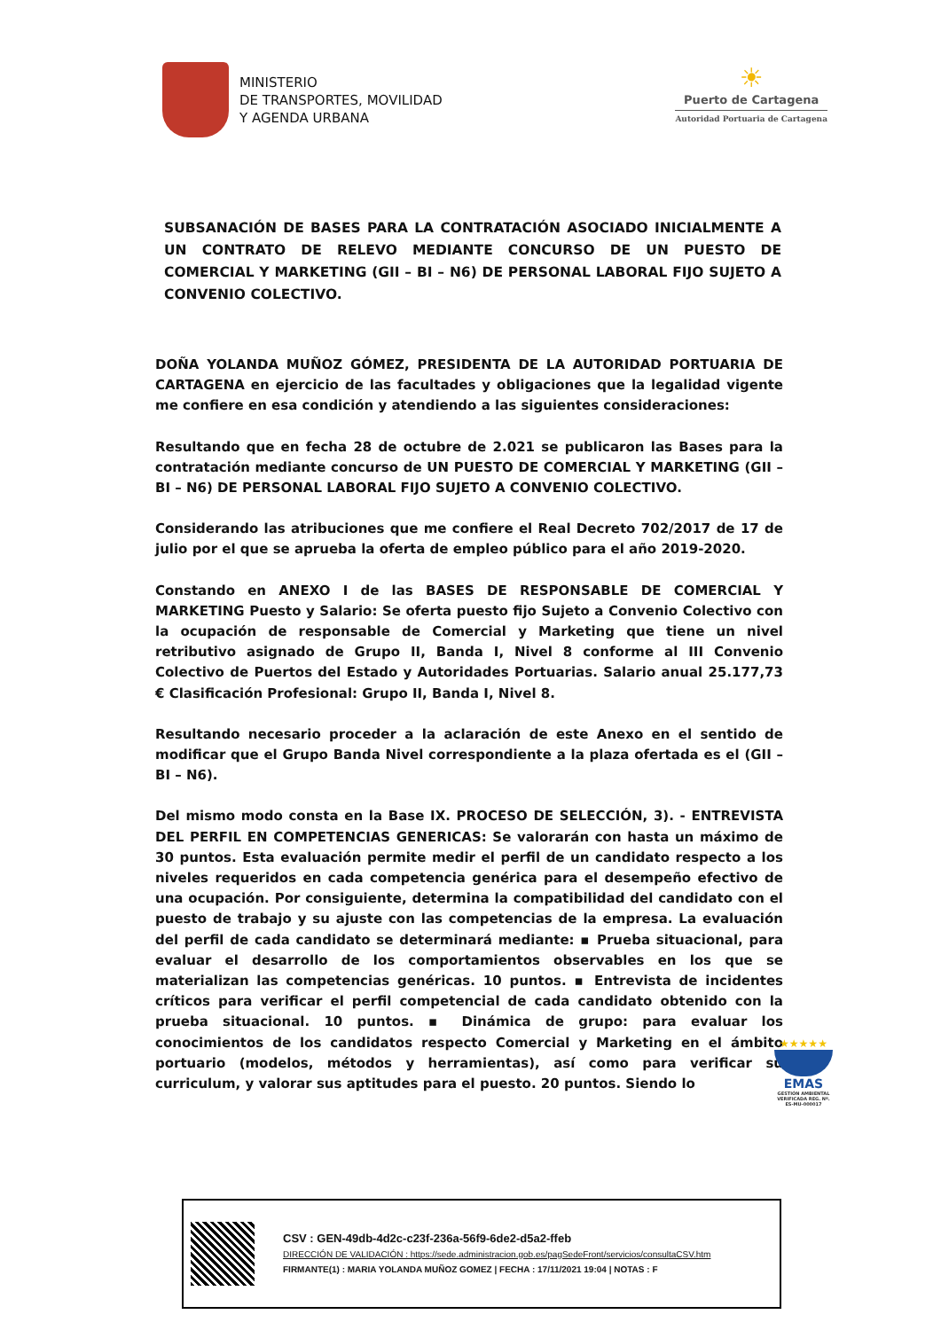MINISTERIO
DE TRANSPORTES, MOVILIDAD
Y AGENDA URBANA
☀
Puerto de Cartagena
Autoridad Portuaria de Cartagena
SUBSANACIÓN DE BASES PARA LA CONTRATACIÓN ASOCIADO INICIALMENTE A UN CONTRATO DE RELEVO MEDIANTE CONCURSO DE UN PUESTO DE COMERCIAL Y MARKETING (GII – BI – N6) DE PERSONAL LABORAL FIJO SUJETO A CONVENIO COLECTIVO.
DOÑA YOLANDA MUÑOZ GÓMEZ, PRESIDENTA DE LA AUTORIDAD PORTUARIA DE CARTAGENA en ejercicio de las facultades y obligaciones que la legalidad vigente me confiere en esa condición y atendiendo a las siguientes consideraciones:
Resultando que en fecha 28 de octubre de 2.021 se publicaron las Bases para la contratación mediante concurso de UN PUESTO DE COMERCIAL Y MARKETING (GII – BI – N6) DE PERSONAL LABORAL FIJO SUJETO A CONVENIO COLECTIVO.
Considerando las atribuciones que me confiere el Real Decreto 702/2017 de 17 de julio por el que se aprueba la oferta de empleo público para el año 2019-2020.
Constando en ANEXO I de las BASES DE RESPONSABLE DE COMERCIAL Y MARKETING Puesto y Salario: Se oferta puesto fijo Sujeto a Convenio Colectivo con la ocupación de responsable de Comercial y Marketing que tiene un nivel retributivo asignado de Grupo II, Banda I, Nivel 8 conforme al III Convenio Colectivo de Puertos del Estado y Autoridades Portuarias. Salario anual 25.177,73 € Clasificación Profesional: Grupo II, Banda I, Nivel 8.
Resultando necesario proceder a la aclaración de este Anexo en el sentido de modificar que el Grupo Banda Nivel correspondiente a la plaza ofertada es el (GII – BI – N6).
Del mismo modo consta en la Base IX. PROCESO DE SELECCIÓN, 3). - ENTREVISTA DEL PERFIL EN COMPETENCIAS GENERICAS: Se valorarán con hasta un máximo de 30 puntos. Esta evaluación permite medir el perfil de un candidato respecto a los niveles requeridos en cada competencia genérica para el desempeño efectivo de una ocupación. Por consiguiente, determina la compatibilidad del candidato con el puesto de trabajo y su ajuste con las competencias de la empresa. La evaluación del perfil de cada candidato se determinará mediante: ▪ Prueba situacional, para evaluar el desarrollo de los comportamientos observables en los que se materializan las competencias genéricas. 10 puntos. ▪ Entrevista de incidentes críticos para verificar el perfil competencial de cada candidato obtenido con la prueba situacional. 10 puntos. ▪ Dinámica de grupo: para evaluar los conocimientos de los candidatos respecto Comercial y Marketing en el ámbito portuario (modelos, métodos y herramientas), así como para verificar su curriculum, y valorar sus aptitudes para el puesto. 20 puntos. Siendo lo
★★★★★
EMAS
GESTIÓN AMBIENTAL VERIFICADA REG. Nº. ES-MU-000017
CSV : GEN-49db-4d2c-c23f-236a-56f9-6de2-d5a2-ffeb
DIRECCIÓN DE VALIDACIÓN : https://sede.administracion.gob.es/pagSedeFront/servicios/consultaCSV.htm
FIRMANTE(1) : MARIA YOLANDA MUÑOZ GOMEZ | FECHA : 17/11/2021 19:04 | NOTAS : F